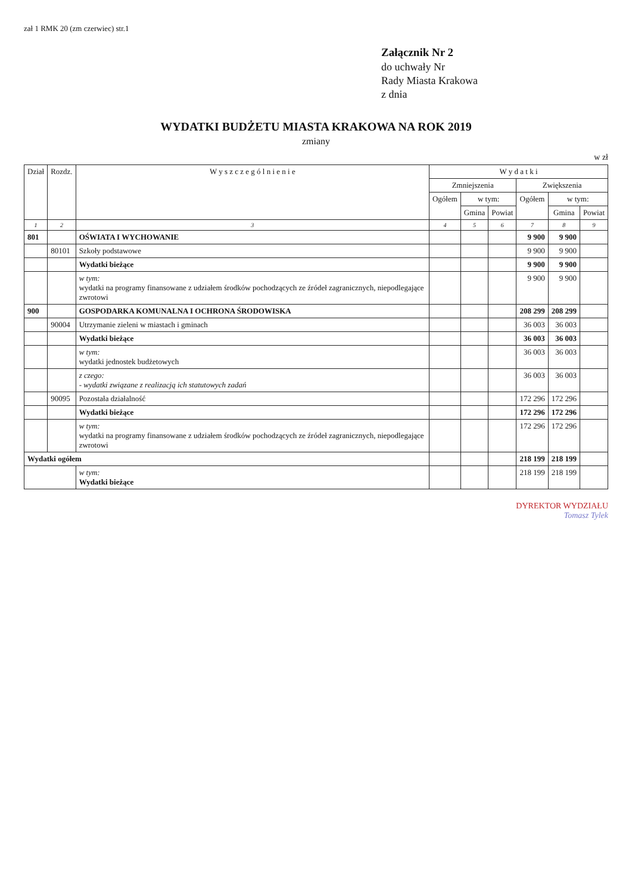zał 1 RMK 20 (zm czerwiec) str.1
Załącznik Nr 2
do uchwały Nr
Rady Miasta Krakowa
z dnia
WYDATKI BUDŻETU MIASTA KRAKOWA NA ROK 2019
zmiany
w zł
| Dział | Rozdz. | W y s z c z e g ó l n i e n i e | W y d a t k i | | | | | |
| --- | --- | --- | --- | --- | --- | --- | --- | --- |
| | | | Zmniejszenia | | | Zwiększenia | | |
| | | | Ogółem | w tym: | | Ogółem | w tym: | |
| | | | | Gmina | Powiat | | Gmina | Powiat |
| 1 | 2 | 3 | 4 | 5 | 6 | 7 | 8 | 9 |
| 801 | | OŚWIATA I WYCHOWANIE | | | | 9 900 | 9 900 | |
| | 80101 | Szkoły podstawowe | | | | 9 900 | 9 900 | |
| | | Wydatki bieżące | | | | 9 900 | 9 900 | |
| | | w tym: wydatki na programy finansowane z udziałem środków pochodzących ze źródeł zagranicznych, niepodlegające zwrotowi | | | | 9 900 | 9 900 | |
| 900 | | GOSPODARKA KOMUNALNA I OCHRONA ŚRODOWISKA | | | | 208 299 | 208 299 | |
| | 90004 | Utrzymanie zieleni w miastach i gminach | | | | 36 003 | 36 003 | |
| | | Wydatki bieżące | | | | 36 003 | 36 003 | |
| | | w tym: wydatki jednostek budżetowych | | | | 36 003 | 36 003 | |
| | | z czego: - wydatki związane z realizacją ich statutowych zadań | | | | 36 003 | 36 003 | |
| | 90095 | Pozostała działalność | | | | 172 296 | 172 296 | |
| | | Wydatki bieżące | | | | 172 296 | 172 296 | |
| | | w tym: wydatki na programy finansowane z udziałem środków pochodzących ze źródeł zagranicznych, niepodlegające zwrotowi | | | | 172 296 | 172 296 | |
| Wydatki ogółem | | | | | | 218 199 | 218 199 | |
| | | w tym: Wydatki bieżące | | | | 218 199 | 218 199 | |
DYREKTOR WYDZIAŁU
Tomasz Tylek